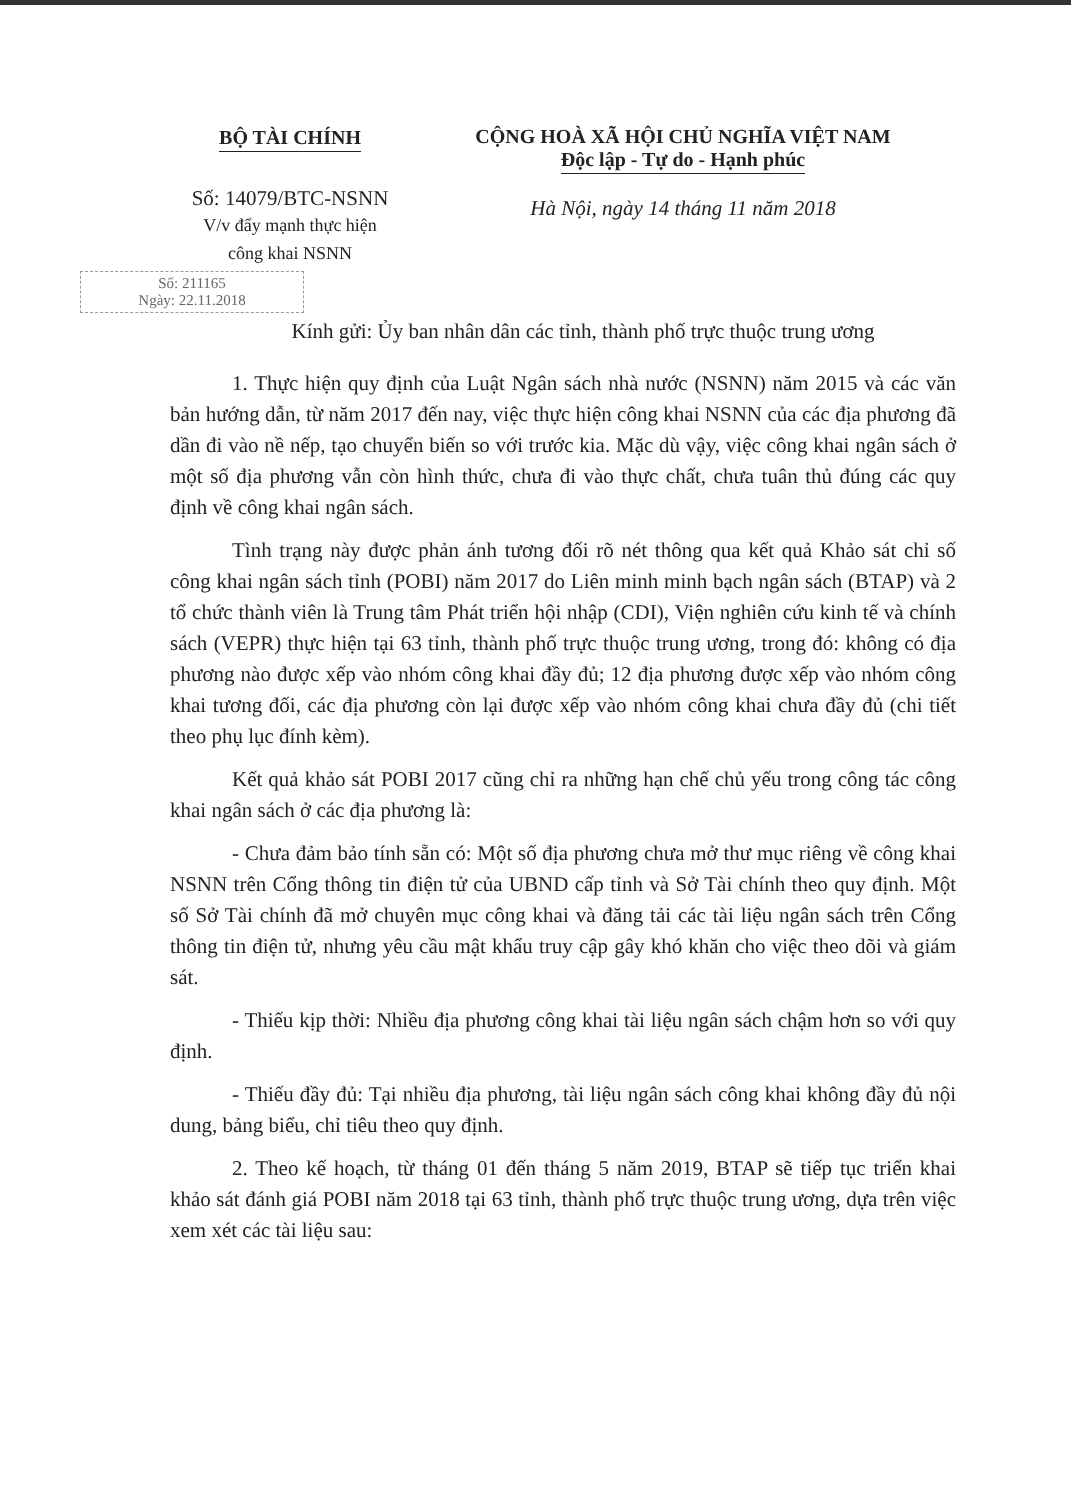BỘ TÀI CHÍNH
Số: 14079/BTC-NSNN
V/v đẩy mạnh thực hiện
công khai NSNN
Số: 211165
Ngày: 22.11.2018
CỘNG HOÀ XÃ HỘI CHỦ NGHĨA VIỆT NAM
Độc lập - Tự do - Hạnh phúc
Hà Nội, ngày 14 tháng 11 năm 2018
Kính gửi: Ủy ban nhân dân các tỉnh, thành phố trực thuộc trung ương
1. Thực hiện quy định của Luật Ngân sách nhà nước (NSNN) năm 2015 và các văn bản hướng dẫn, từ năm 2017 đến nay, việc thực hiện công khai NSNN của các địa phương đã dần đi vào nề nếp, tạo chuyển biến so với trước kia. Mặc dù vậy, việc công khai ngân sách ở một số địa phương vẫn còn hình thức, chưa đi vào thực chất, chưa tuân thủ đúng các quy định về công khai ngân sách.
Tình trạng này được phản ánh tương đối rõ nét thông qua kết quả Khảo sát chỉ số công khai ngân sách tỉnh (POBI) năm 2017 do Liên minh minh bạch ngân sách (BTAP) và 2 tổ chức thành viên là Trung tâm Phát triển hội nhập (CDI), Viện nghiên cứu kinh tế và chính sách (VEPR) thực hiện tại 63 tỉnh, thành phố trực thuộc trung ương, trong đó: không có địa phương nào được xếp vào nhóm công khai đầy đủ; 12 địa phương được xếp vào nhóm công khai tương đối, các địa phương còn lại được xếp vào nhóm công khai chưa đầy đủ (chi tiết theo phụ lục đính kèm).
Kết quả khảo sát POBI 2017 cũng chỉ ra những hạn chế chủ yếu trong công tác công khai ngân sách ở các địa phương là:
- Chưa đảm bảo tính sẵn có: Một số địa phương chưa mở thư mục riêng về công khai NSNN trên Cổng thông tin điện tử của UBND cấp tỉnh và Sở Tài chính theo quy định. Một số Sở Tài chính đã mở chuyên mục công khai và đăng tải các tài liệu ngân sách trên Cổng thông tin điện tử, nhưng yêu cầu mật khẩu truy cập gây khó khăn cho việc theo dõi và giám sát.
- Thiếu kịp thời: Nhiều địa phương công khai tài liệu ngân sách chậm hơn so với quy định.
- Thiếu đầy đủ: Tại nhiều địa phương, tài liệu ngân sách công khai không đầy đủ nội dung, bảng biểu, chỉ tiêu theo quy định.
2. Theo kế hoạch, từ tháng 01 đến tháng 5 năm 2019, BTAP sẽ tiếp tục triển khai khảo sát đánh giá POBI năm 2018 tại 63 tỉnh, thành phố trực thuộc trung ương, dựa trên việc xem xét các tài liệu sau: